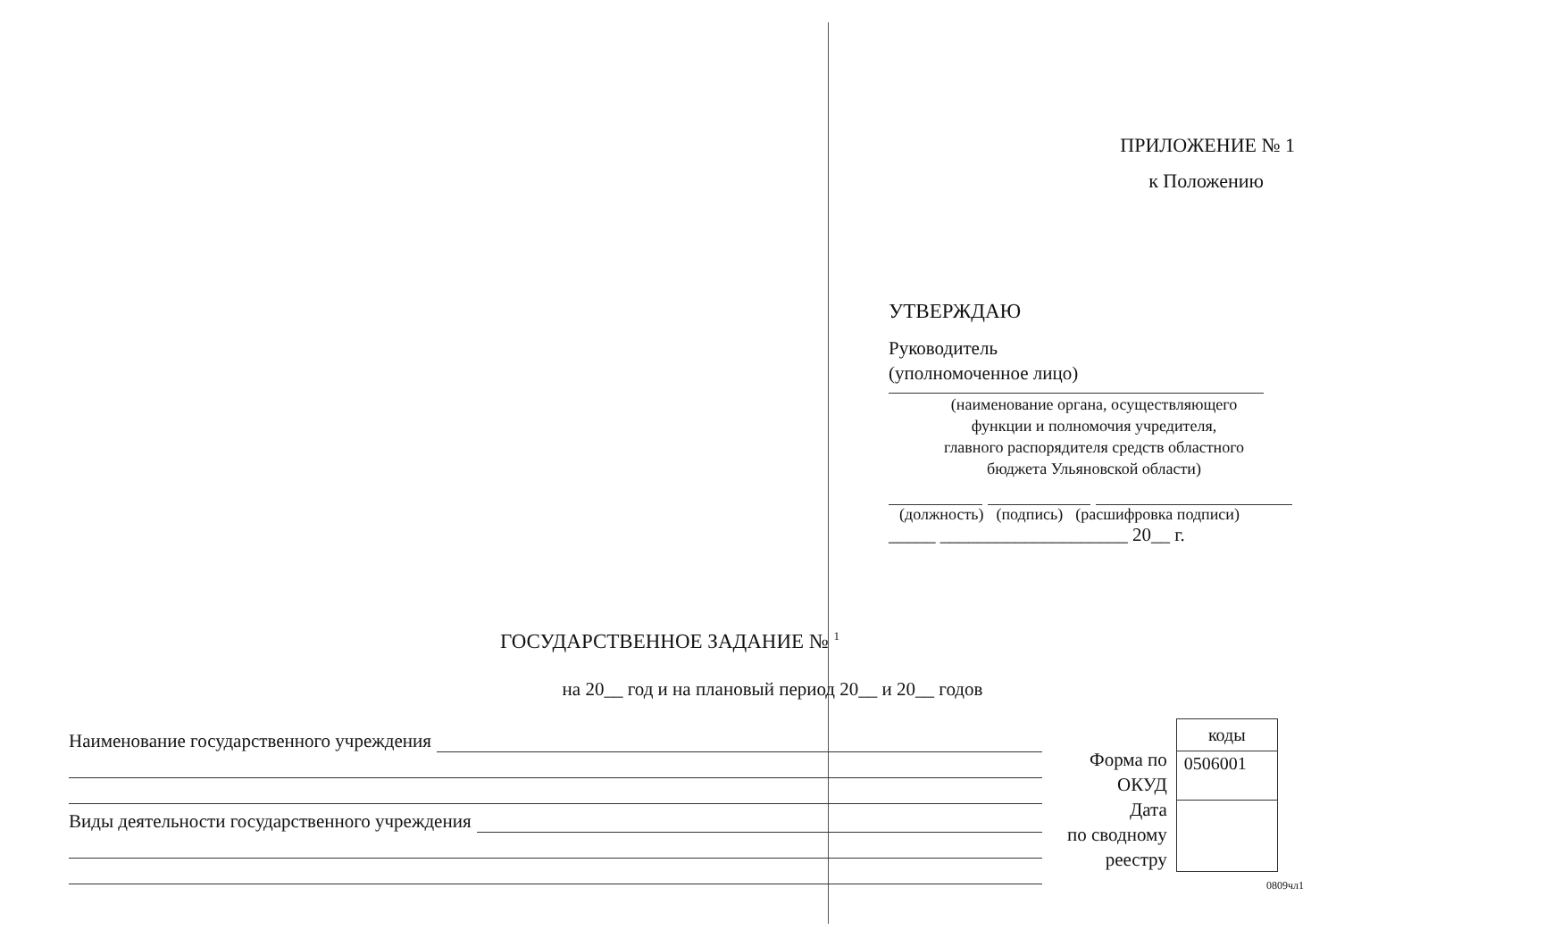ПРИЛОЖЕНИЕ № 1
к Положению
УТВЕРЖДАЮ
Руководитель
(уполномоченное лицо)
(наименование органа, осуществляющего
функции и полномочия учредителя,
главного распорядителя средств областного
бюджета Ульяновской области)
(должность) (подпись) (расшифровка подписи)
_____ ____________________ 20__ г.
ГОСУДАРСТВЕННОЕ ЗАДАНИЕ № <sup>1</sup>
на 20__ год и на плановый период 20__ и 20__ годов
Наименование государственного учреждения
Виды деятельности государственного учреждения
Форма по
ОКУД
Дата
по сводному
реестру
| коды |
| 0506001 |
0809чл1